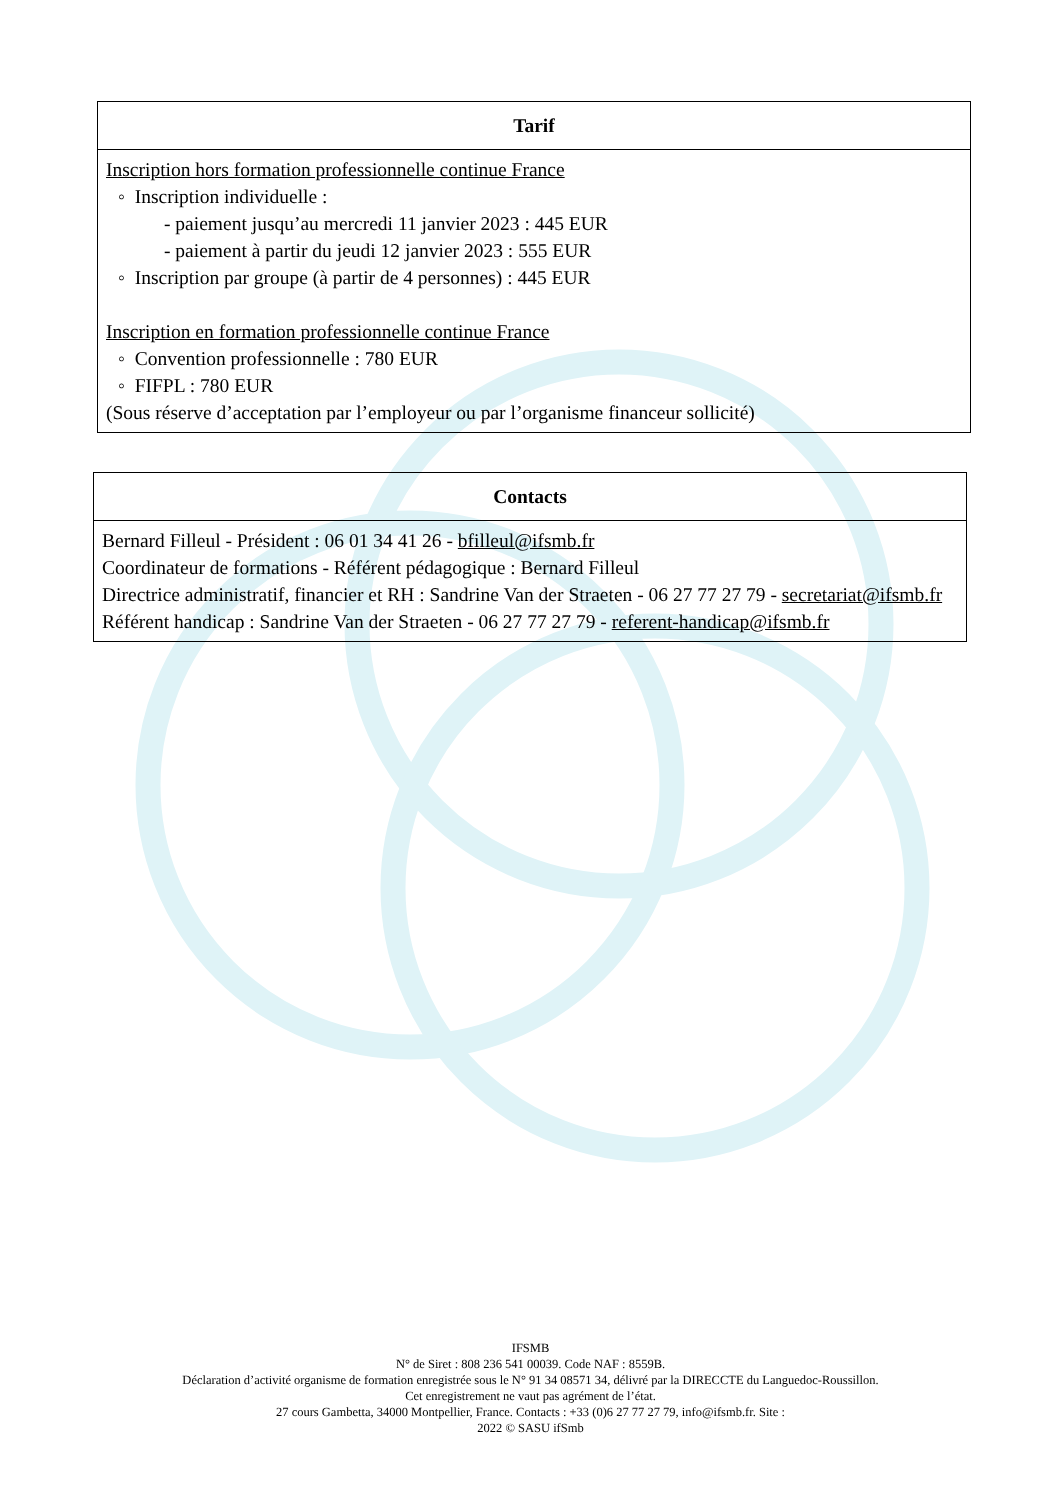| Tarif |
| --- |
| Inscription hors formation professionnelle continue France ◦ Inscription individuelle : - paiement jusqu’au mercredi 11 janvier 2023 : 445 EUR - paiement à partir du jeudi 12 janvier 2023 : 555 EUR ◦ Inscription par groupe (à partir de 4 personnes) : 445 EUR Inscription en formation professionnelle continue France ◦ Convention professionnelle : 780 EUR ◦ FIFPL : 780 EUR (Sous réserve d’acceptation par l’employeur ou par l’organisme financeur sollicité) |
| Contacts |
| --- |
| Bernard Filleul - Président : 06 01 34 41 26 - bfilleul@ifsmb.fr Coordinateur de formations - Référent pédagogique : Bernard Filleul Directrice administratif, financier et RH : Sandrine Van der Straeten - 06 27 77 27 79 - secretariat@ifsmb.fr Référent handicap : Sandrine Van der Straeten - 06 27 77 27 79 - referent-handicap@ifsmb.fr |
IFSMB
N° de Siret : 808 236 541 00039. Code NAF : 8559B.
Déclaration d’activité organisme de formation enregistrée sous le N° 91 34 08571 34, délivré par la DIRECCTE du Languedoc-Roussillon.
Cet enregistrement ne vaut pas agrément de l’état.
27 cours Gambetta, 34000 Montpellier, France. Contacts : +33 (0)6 27 77 27 79, info@ifsmb.fr. Site :
2022 © SASU ifSmb